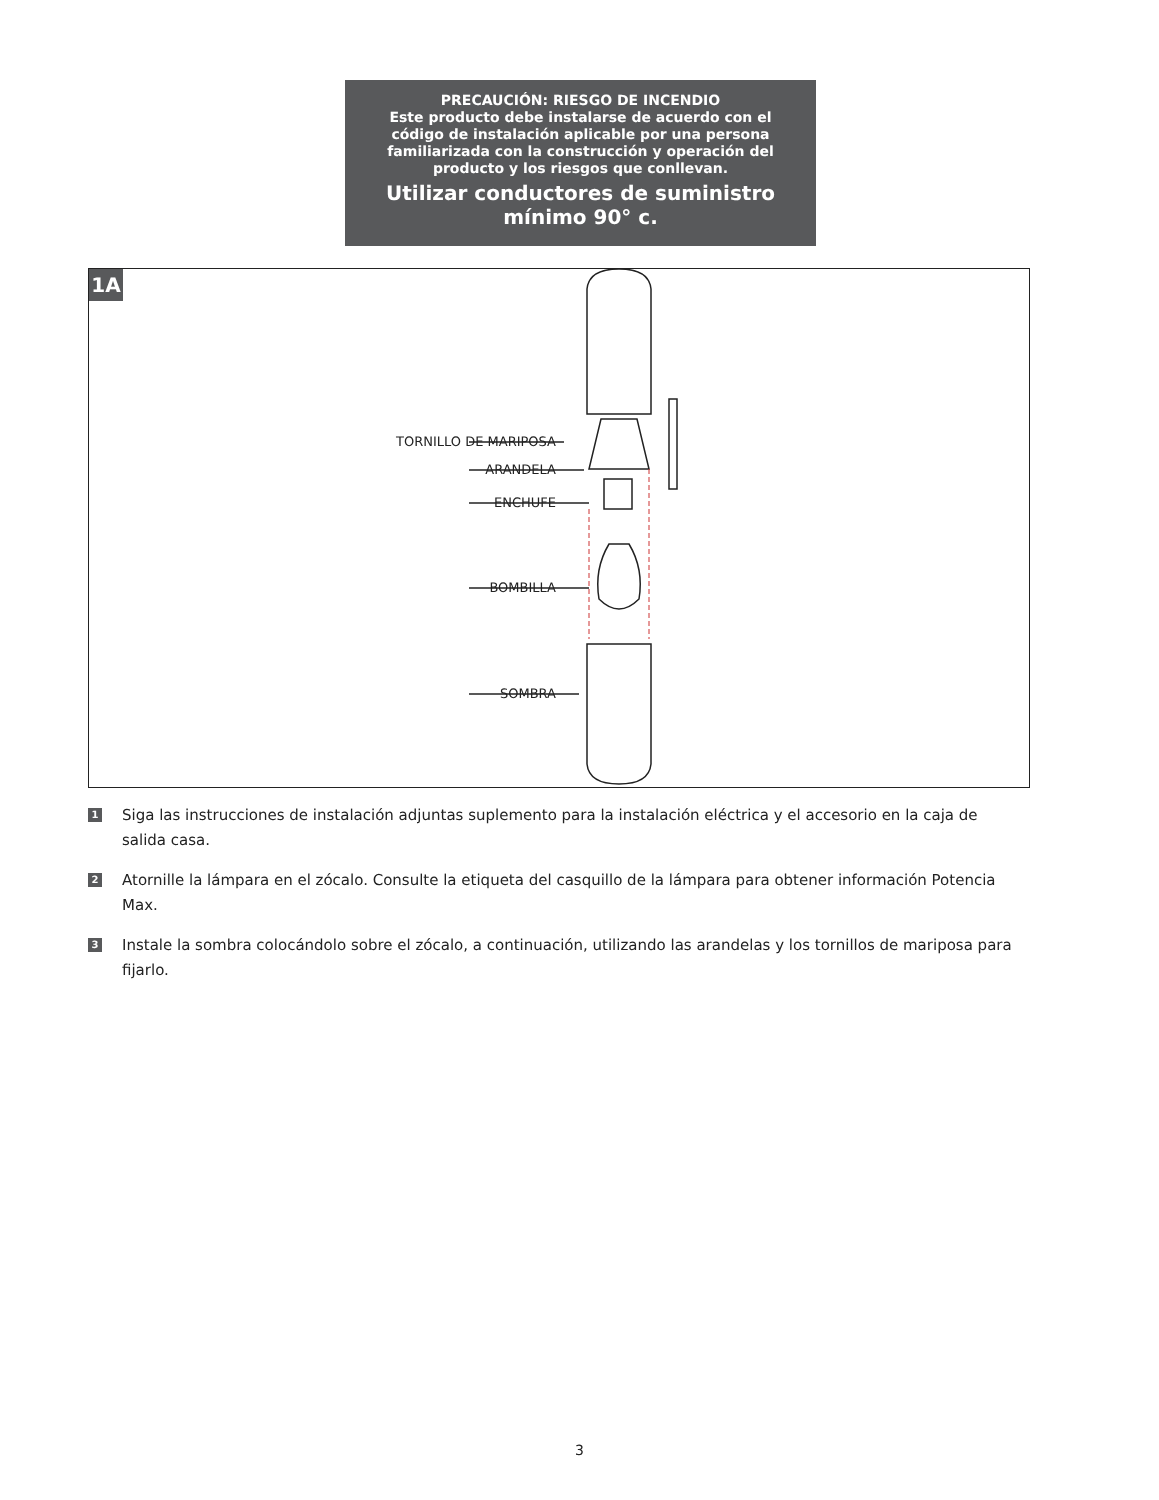PRECAUCIÓN: RIESGO DE INCENDIO
Este producto debe instalarse de acuerdo con el
código de instalación aplicable por una persona
familiarizada con la construcción y operación del
producto y los riesgos que conllevan.
Utilizar conductores de suministro
mínimo 90° c.
1A
TORNILLO DE MARIPOSA
ARANDELA
ENCHUFE
BOMBILLA
SOMBRA
1 Siga las instrucciones de instalación adjuntas suplemento para la instalación eléctrica y el accesorio en la caja de salida casa.
2 Atornille la lámpara en el zócalo. Consulte la etiqueta del casquillo de la lámpara para obtener información Potencia Max.
3 Instale la sombra colocándolo sobre el zócalo, a continuación, utilizando las arandelas y los tornillos de mariposa para fijarlo.
3